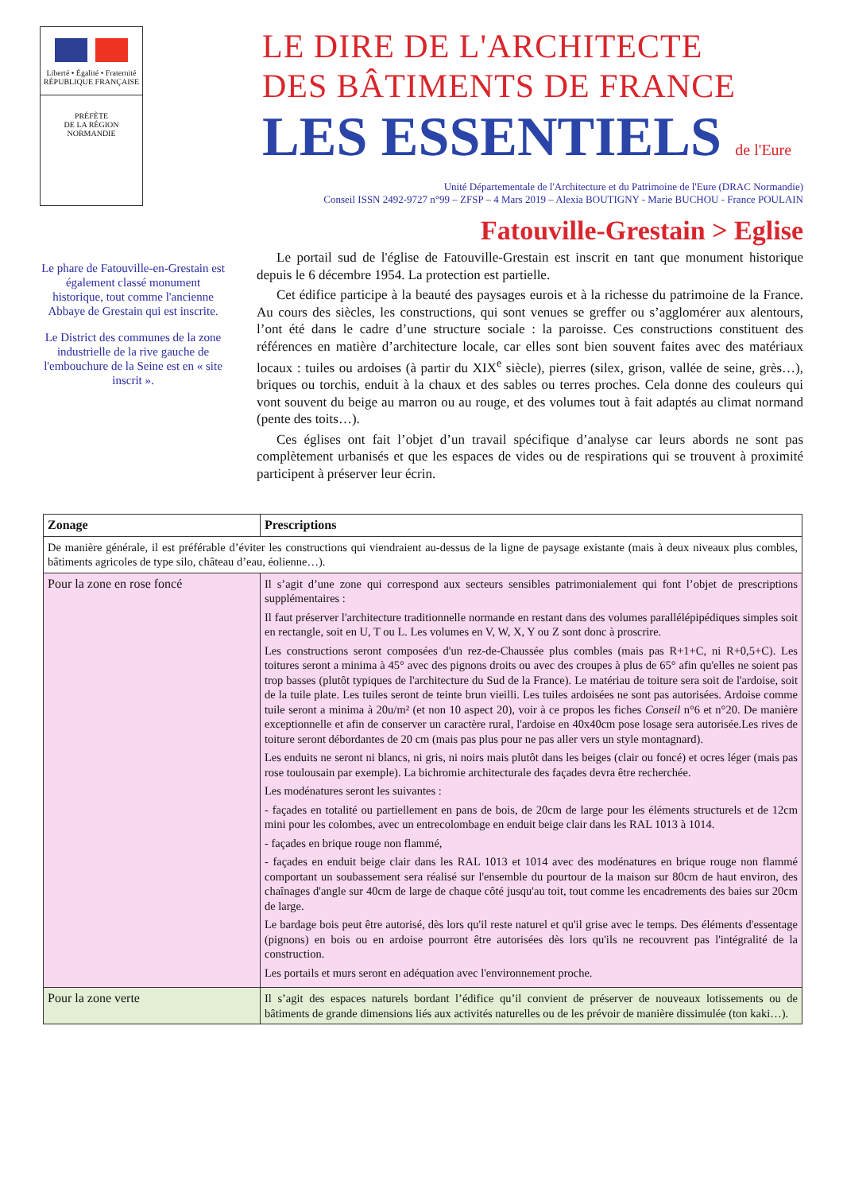Liberté • Égalité • Fraternité
RÉPUBLIQUE FRANÇAISE
PRÉFÈTE
DE LA RÉGION
NORMANDIE
LE DIRE DE L'ARCHITECTE
DES BÂTIMENTS DE FRANCE
LES ESSENTIELS de l'Eure
Unité Départementale de l'Architecture et du Patrimoine de l'Eure (DRAC Normandie)
Conseil ISSN 2492-9727 n°99 – ZFSP – 4 Mars 2019 – Alexia BOUTIGNY - Marie BUCHOU - France POULAIN
Fatouville-Grestain > Eglise
Le phare de Fatouville-en-Grestain est également classé monument historique, tout comme l'ancienne Abbaye de Grestain qui est inscrite.
Le District des communes de la zone industrielle de la rive gauche de l'embouchure de la Seine est en « site inscrit ».
Le portail sud de l'église de Fatouville-Grestain est inscrit en tant que monument historique depuis le 6 décembre 1954. La protection est partielle.
Cet édifice participe à la beauté des paysages eurois et à la richesse du patrimoine de la France. Au cours des siècles, les constructions, qui sont venues se greffer ou s’agglomérer aux alentours, l’ont été dans le cadre d’une structure sociale : la paroisse. Ces constructions constituent des références en matière d’architecture locale, car elles sont bien souvent faites avec des matériaux locaux : tuiles ou ardoises (à partir du XIX<sup>e</sup> siècle), pierres (silex, grison, vallée de seine, grès…), briques ou torchis, enduit à la chaux et des sables ou terres proches. Cela donne des couleurs qui vont souvent du beige au marron ou au rouge, et des volumes tout à fait adaptés au climat normand (pente des toits…).
Ces églises ont fait l’objet d’un travail spécifique d’analyse car leurs abords ne sont pas complètement urbanisés et que les espaces de vides ou de respirations qui se trouvent à proximité participent à préserver leur écrin.
| Zonage | Prescriptions |
| --- | --- |
| De manière générale, il est préférable d’éviter les constructions qui viendraient au-dessus de la ligne de paysage existante (mais à deux niveaux plus combles, bâtiments agricoles de type silo, château d’eau, éolienne…). | |
| Pour la zone en rose foncé | Il s’agit d’une zone qui correspond aux secteurs sensibles patrimonialement qui font l’objet de prescriptions supplémentaires : Il faut préserver l'architecture traditionnelle normande en restant dans des volumes parallélépipédiques simples soit en rectangle, soit en U, T ou L. Les volumes en V, W, X, Y ou Z sont donc à proscrire. Les constructions seront composées d'un rez-de-Chaussée plus combles (mais pas R+1+C, ni R+0,5+C). Les toitures seront a minima à 45° avec des pignons droits ou avec des croupes à plus de 65° afin qu'elles ne soient pas trop basses (plutôt typiques de l'architecture du Sud de la France). Le matériau de toiture sera soit de l'ardoise, soit de la tuile plate. Les tuiles seront de teinte brun vieilli. Les tuiles ardoisées ne sont pas autorisées. Ardoise comme tuile seront a minima à 20u/m² (et non 10 aspect 20), voir à ce propos les fiches Conseil n°6 et n°20. De manière exceptionnelle et afin de conserver un caractère rural, l'ardoise en 40x40cm pose losage sera autorisée.Les rives de toiture seront débordantes de 20 cm (mais pas plus pour ne pas aller vers un style montagnard). Les enduits ne seront ni blancs, ni gris, ni noirs mais plutôt dans les beiges (clair ou foncé) et ocres léger (mais pas rose toulousain par exemple). La bichromie architecturale des façades devra être recherchée. Les modénatures seront les suivantes : - façades en totalité ou partiellement en pans de bois, de 20cm de large pour les éléments structurels et de 12cm mini pour les colombes, avec un entrecolombage en enduit beige clair dans les RAL 1013 à 1014. - façades en brique rouge non flammé, - façades en enduit beige clair dans les RAL 1013 et 1014 avec des modénatures en brique rouge non flammé comportant un soubassement sera réalisé sur l'ensemble du pourtour de la maison sur 80cm de haut environ, des chaînages d'angle sur 40cm de large de chaque côté jusqu'au toit, tout comme les encadrements des baies sur 20cm de large. Le bardage bois peut être autorisé, dès lors qu'il reste naturel et qu'il grise avec le temps. Des éléments d'essentage (pignons) en bois ou en ardoise pourront être autorisées dès lors qu'ils ne recouvrent pas l'intégralité de la construction. Les portails et murs seront en adéquation avec l'environnement proche. |
| Pour la zone verte | Il s’agit des espaces naturels bordant l’édifice qu’il convient de préserver de nouveaux lotissements ou de bâtiments de grande dimensions liés aux activités naturelles ou de les prévoir de manière dissimulée (ton kaki…). |